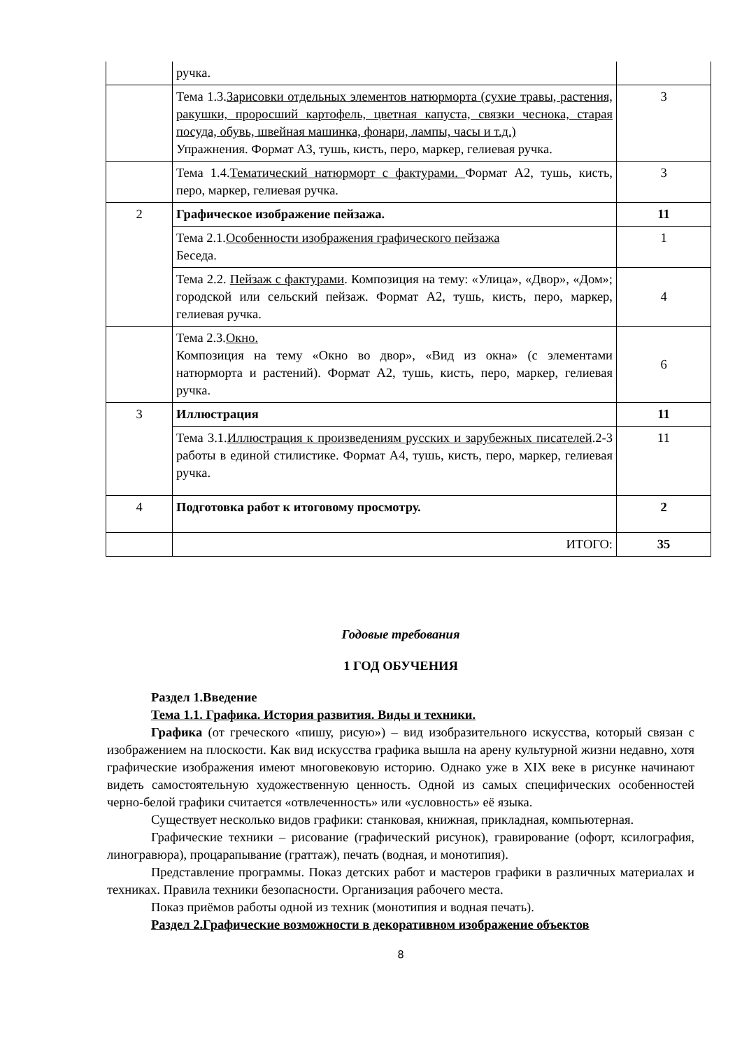| | ручка. | |
| | Тема 1.3. Зарисовки отдельных элементов натюрморта (сухие травы, растения, ракушки, проросший картофель, цветная капуста, связки чеснока, старая посуда, обувь, швейная машинка, фонари, лампы, часы и т.д.) Упражнения. Формат А3, тушь, кисть, перо, маркер, гелиевая ручка. | 3 |
| | Тема 1.4. Тематический натюрморт с фактурами. Формат А2, тушь, кисть, перо, маркер, гелиевая ручка. | 3 |
| 2 | Графическое изображение пейзажа. | 11 |
| | Тема 2.1. Особенности изображения графического пейзажа Беседа. | 1 |
| | Тема 2.2. Пейзаж с фактурами . Композиция на тему: «Улица», «Двор», «Дом»; городской или сельский пейзаж. Формат А2, тушь, кисть, перо, маркер, гелиевая ручка. | 4 |
| | Тема 2.3. Окно. Композиция на тему «Окно во двор», «Вид из окна» (с элементами натюрморта и растений). Формат А2, тушь, кисть, перо, маркер, гелиевая ручка. | 6 |
| 3 | Иллюстрация | 11 |
| | Тема 3.1. Иллюстрация к произведениям русских и зарубежных писателей .2-3 работы в единой стилистике. Формат А4, тушь, кисть, перо, маркер, гелиевая ручка. | 11 |
| 4 | Подготовка работ к итоговому просмотру. | 2 |
| | ИТОГО: | 35 |
Годовые требования
1 ГОД ОБУЧЕНИЯ
Раздел 1.Введение
Тема 1.1. Графика. История развития. Виды и техники.
Графика (от греческого «пишу, рисую») – вид изобразительного искусства, который связан с изображением на плоскости. Как вид искусства графика вышла на арену культурной жизни недавно, хотя графические изображения имеют многовековую историю. Однако уже в XIX веке в рисунке начинают видеть самостоятельную художественную ценность. Одной из самых специфических особенностей черно-белой графики считается «отвлеченность» или «условность» её языка.
Существует несколько видов графики: станковая, книжная, прикладная, компьютерная.
Графические техники – рисование (графический рисунок), гравирование (офорт, ксилография, линогравюра), процарапывание (граттаж), печать (водная, и монотипия).
Представление программы. Показ детских работ и мастеров графики в различных материалах и техниках. Правила техники безопасности. Организация рабочего места.
Показ приёмов работы одной из техник (монотипия и водная печать).
Раздел 2.Графические возможности в декоративном изображение объектов
8